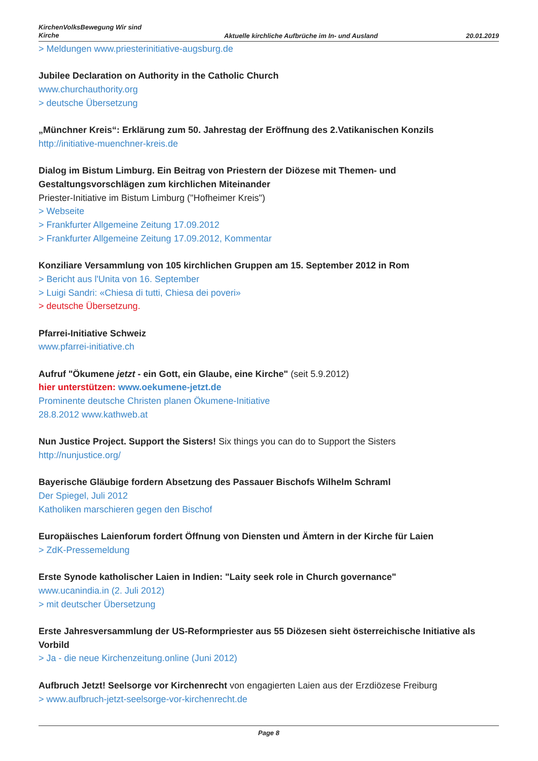KirchenVolksBewegung Wir sind Kirche
Aktuelle kirchliche Aufbrüche im In- und Ausland
20.01.2019
> Meldungen www.priesterinitiative-augsburg.de
Jubilee Declaration on Authority in the Catholic Church
www.churchauthority.org
> deutsche Übersetzung
„Münchner Kreis“: Erklärung zum 50. Jahrestag der Eröffnung des 2.Vatikanischen Konzils
http://initiative-muenchner-kreis.de
Dialog im Bistum Limburg. Ein Beitrag von Priestern der Diözese mit Themen- und Gestaltungsvorschlägen zum kirchlichen Miteinander
Priester-Initiative im Bistum Limburg ("Hofheimer Kreis")
> Webseite
> Frankfurter Allgemeine Zeitung 17.09.2012
> Frankfurter Allgemeine Zeitung 17.09.2012, Kommentar
Konziliare Versammlung von 105 kirchlichen Gruppen am 15. September 2012 in Rom
> Bericht aus l'Unita von 16. September
> Luigi Sandri: «Chiesa di tutti, Chiesa dei poveri»
> deutsche Übersetzung.
Pfarrei-Initiative Schweiz
www.pfarrei-initiative.ch
Aufruf "Ökumene jetzt - ein Gott, ein Glaube, eine Kirche" (seit 5.9.2012)
hier unterstützen: www.oekumene-jetzt.de
Prominente deutsche Christen planen Ökumene-Initiative
28.8.2012 www.kathweb.at
Nun Justice Project. Support the Sisters! Six things you can do to Support the Sisters
http://nunjustice.org/
Bayerische Gläubige fordern Absetzung des Passauer Bischofs Wilhelm Schraml
Der Spiegel, Juli 2012
Katholiken marschieren gegen den Bischof
Europäisches Laienforum fordert Öffnung von Diensten und Ämtern in der Kirche für Laien
> ZdK-Pressemeldung
Erste Synode katholischer Laien in Indien: "Laity seek role in Church governance"
www.ucanindia.in (2. Juli 2012)
> mit deutscher Übersetzung
Erste Jahresversammlung der US-Reformpriester aus 55 Diözesen sieht österreichische Initiative als Vorbild
> Ja - die neue Kirchenzeitung.online (Juni 2012)
Aufbruch Jetzt! Seelsorge vor Kirchenrecht von engagierten Laien aus der Erzdiözese Freiburg
> www.aufbruch-jetzt-seelsorge-vor-kirchenrecht.de
Page 8